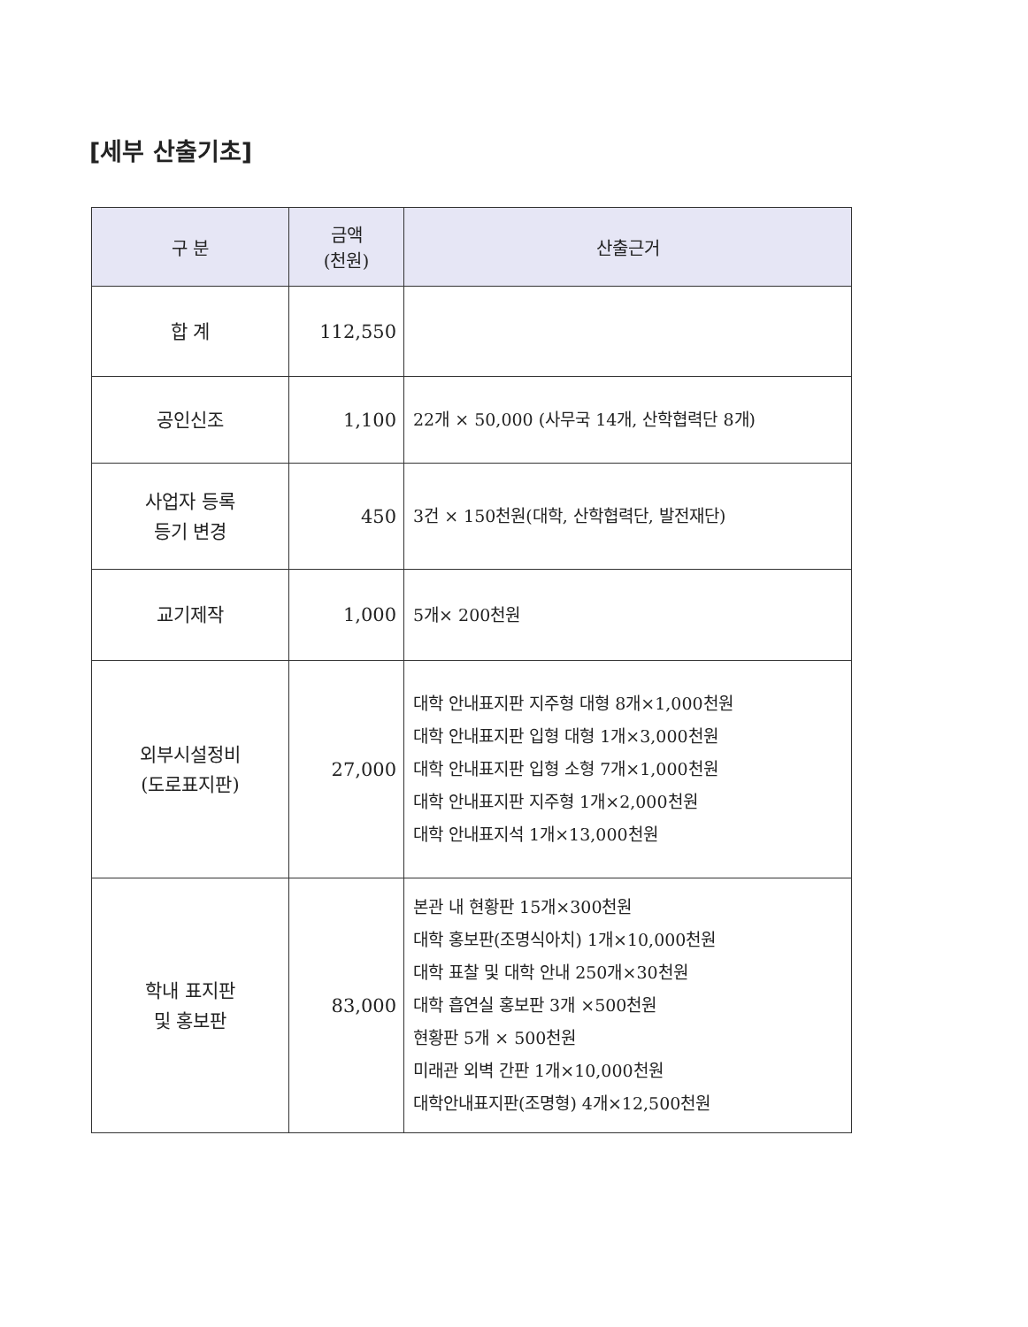[세부 산출기초]
| 구 분 | 금액 (천원) | 산출근거 |
| --- | --- | --- |
| 합 계 | 112,550 | |
| 공인신조 | 1,100 | 22개 × 50,000 (사무국 14개, 산학협력단 8개) |
| 사업자 등록 등기 변경 | 450 | 3건 × 150천원(대학, 산학협력단, 발전재단) |
| 교기제작 | 1,000 | 5개× 200천원 |
| 외부시설정비 (도로표지판) | 27,000 | 대학 안내표지판 지주형 대형 8개×1,000천원 대학 안내표지판 입형 대형 1개×3,000천원 대학 안내표지판 입형 소형 7개×1,000천원 대학 안내표지판 지주형 1개×2,000천원 대학 안내표지석 1개×13,000천원 |
| 학내 표지판 및 홍보판 | 83,000 | 본관 내 현황판 15개×300천원 대학 홍보판(조명식아치) 1개×10,000천원 대학 표찰 및 대학 안내 250개×30천원 대학 흡연실 홍보판 3개 ×500천원 현황판 5개 × 500천원 미래관 외벽 간판 1개×10,000천원 대학안내표지판(조명형) 4개×12,500천원 |